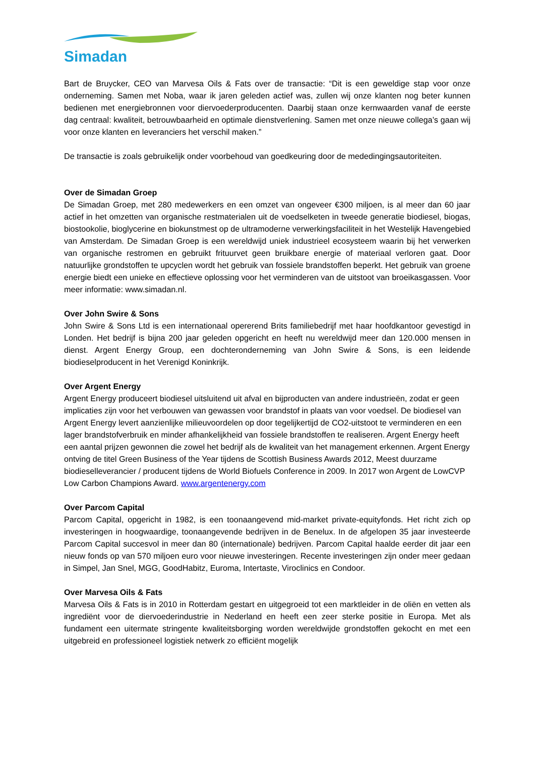Simadan
Bart de Bruycker, CEO van Marvesa Oils & Fats over de transactie: “Dit is een geweldige stap voor onze onderneming. Samen met Noba, waar ik jaren geleden actief was, zullen wij onze klanten nog beter kunnen bedienen met energiebronnen voor diervoederproducenten. Daarbij staan onze kernwaarden vanaf de eerste dag centraal: kwaliteit, betrouwbaarheid en optimale dienstverlening. Samen met onze nieuwe collega’s gaan wij voor onze klanten en leveranciers het verschil maken.”
De transactie is zoals gebruikelijk onder voorbehoud van goedkeuring door de mededingingsautoriteiten.
Over de Simadan Groep
De Simadan Groep, met 280 medewerkers en een omzet van ongeveer €300 miljoen, is al meer dan 60 jaar actief in het omzetten van organische restmaterialen uit de voedselketen in tweede generatie biodiesel, biogas, biostookolie, bioglycerine en biokunstmest op de ultramoderne verwerkingsfaciliteit in het Westelijk Havengebied van Amsterdam. De Simadan Groep is een wereldwijd uniek industrieel ecosysteem waarin bij het verwerken van organische restromen en gebruikt frituurvet geen bruikbare energie of materiaal verloren gaat. Door natuurlijke grondstoffen te upcyclen wordt het gebruik van fossiele brandstoffen beperkt. Het gebruik van groene energie biedt een unieke en effectieve oplossing voor het verminderen van de uitstoot van broeikasgassen. Voor meer informatie: www.simadan.nl.
Over John Swire & Sons
John Swire & Sons Ltd is een internationaal opererend Brits familiebedrijf met haar hoofdkantoor gevestigd in Londen. Het bedrijf is bijna 200 jaar geleden opgericht en heeft nu wereldwijd meer dan 120.000 mensen in dienst. Argent Energy Group, een dochteronderneming van John Swire & Sons, is een leidende biodieselproducent in het Verenigd Koninkrijk.
Over Argent Energy
Argent Energy produceert biodiesel uitsluitend uit afval en bijproducten van andere industrieën, zodat er geen implicaties zijn voor het verbouwen van gewassen voor brandstof in plaats van voor voedsel. De biodiesel van Argent Energy levert aanzienlijke milieuvoordelen op door tegelijkertijd de CO2-uitstoot te verminderen en een lager brandstofverbruik en minder afhankelijkheid van fossiele brandstoffen te realiseren. Argent Energy heeft een aantal prijzen gewonnen die zowel het bedrijf als de kwaliteit van het management erkennen. Argent Energy ontving de titel Green Business of the Year tijdens de Scottish Business Awards 2012, Meest duurzame biodieselleverancier / producent tijdens de World Biofuels Conference in 2009. In 2017 won Argent de LowCVP Low Carbon Champions Award. www.argentenergy.com
Over Parcom Capital
Parcom Capital, opgericht in 1982, is een toonaangevend mid-market private-equityfonds. Het richt zich op investeringen in hoogwaardige, toonaangevende bedrijven in de Benelux. In de afgelopen 35 jaar investeerde Parcom Capital succesvol in meer dan 80 (internationale) bedrijven. Parcom Capital haalde eerder dit jaar een nieuw fonds op van 570 miljoen euro voor nieuwe investeringen. Recente investeringen zijn onder meer gedaan in Simpel, Jan Snel, MGG, GoodHabitz, Euroma, Intertaste, Viroclinics en Condoor.
Over Marvesa Oils & Fats
Marvesa Oils & Fats is in 2010 in Rotterdam gestart en uitgegroeid tot een marktleider in de oliën en vetten als ingrediënt voor de diervoederindustrie in Nederland en heeft een zeer sterke positie in Europa. Met als fundament een uitermate stringente kwaliteitsborging worden wereldwijde grondstoffen gekocht en met een uitgebreid en professioneel logistiek netwerk zo efficiënt mogelijk